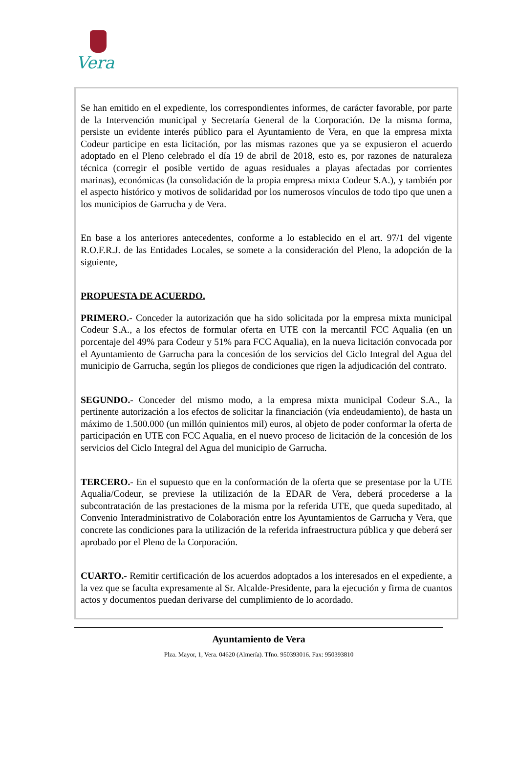Vera
Se han emitido en el expediente, los correspondientes informes, de carácter favorable, por parte de la Intervención municipal y Secretaría General de la Corporación. De la misma forma, persiste un evidente interés público para el Ayuntamiento de Vera, en que la empresa mixta Codeur participe en esta licitación, por las mismas razones que ya se expusieron el acuerdo adoptado en el Pleno celebrado el día 19 de abril de 2018, esto es, por razones de naturaleza técnica (corregir el posible vertido de aguas residuales a playas afectadas por corrientes marinas), económicas (la consolidación de la propia empresa mixta Codeur S.A.), y también por el aspecto histórico y motivos de solidaridad por los numerosos vínculos de todo tipo que unen a los municipios de Garrucha y de Vera.
En base a los anteriores antecedentes, conforme a lo establecido en el art. 97/1 del vigente R.O.F.R.J. de las Entidades Locales, se somete a la consideración del Pleno, la adopción de la siguiente,
PROPUESTA DE ACUERDO.
PRIMERO.- Conceder la autorización que ha sido solicitada por la empresa mixta municipal Codeur S.A., a los efectos de formular oferta en UTE con la mercantil FCC Aqualia (en un porcentaje del 49% para Codeur y 51% para FCC Aqualia), en la nueva licitación convocada por el Ayuntamiento de Garrucha para la concesión de los servicios del Ciclo Integral del Agua del municipio de Garrucha, según los pliegos de condiciones que rigen la adjudicación del contrato.
SEGUNDO.- Conceder del mismo modo, a la empresa mixta municipal Codeur S.A., la pertinente autorización a los efectos de solicitar la financiación (vía endeudamiento), de hasta un máximo de 1.500.000 (un millón quinientos mil) euros, al objeto de poder conformar la oferta de participación en UTE con FCC Aqualia, en el nuevo proceso de licitación de la concesión de los servicios del Ciclo Integral del Agua del municipio de Garrucha.
TERCERO.- En el supuesto que en la conformación de la oferta que se presentase por la UTE Aqualia/Codeur, se previese la utilización de la EDAR de Vera, deberá procederse a la subcontratación de las prestaciones de la misma por la referida UTE, que queda supeditado, al Convenio Interadministrativo de Colaboración entre los Ayuntamientos de Garrucha y Vera, que concrete las condiciones para la utilización de la referida infraestructura pública y que deberá ser aprobado por el Pleno de la Corporación.
CUARTO.- Remitir certificación de los acuerdos adoptados a los interesados en el expediente, a la vez que se faculta expresamente al Sr. Alcalde-Presidente, para la ejecución y firma de cuantos actos y documentos puedan derivarse del cumplimiento de lo acordado.
Ayuntamiento de Vera
Plza. Mayor, 1, Vera. 04620 (Almería). Tfno. 950393016. Fax: 950393810